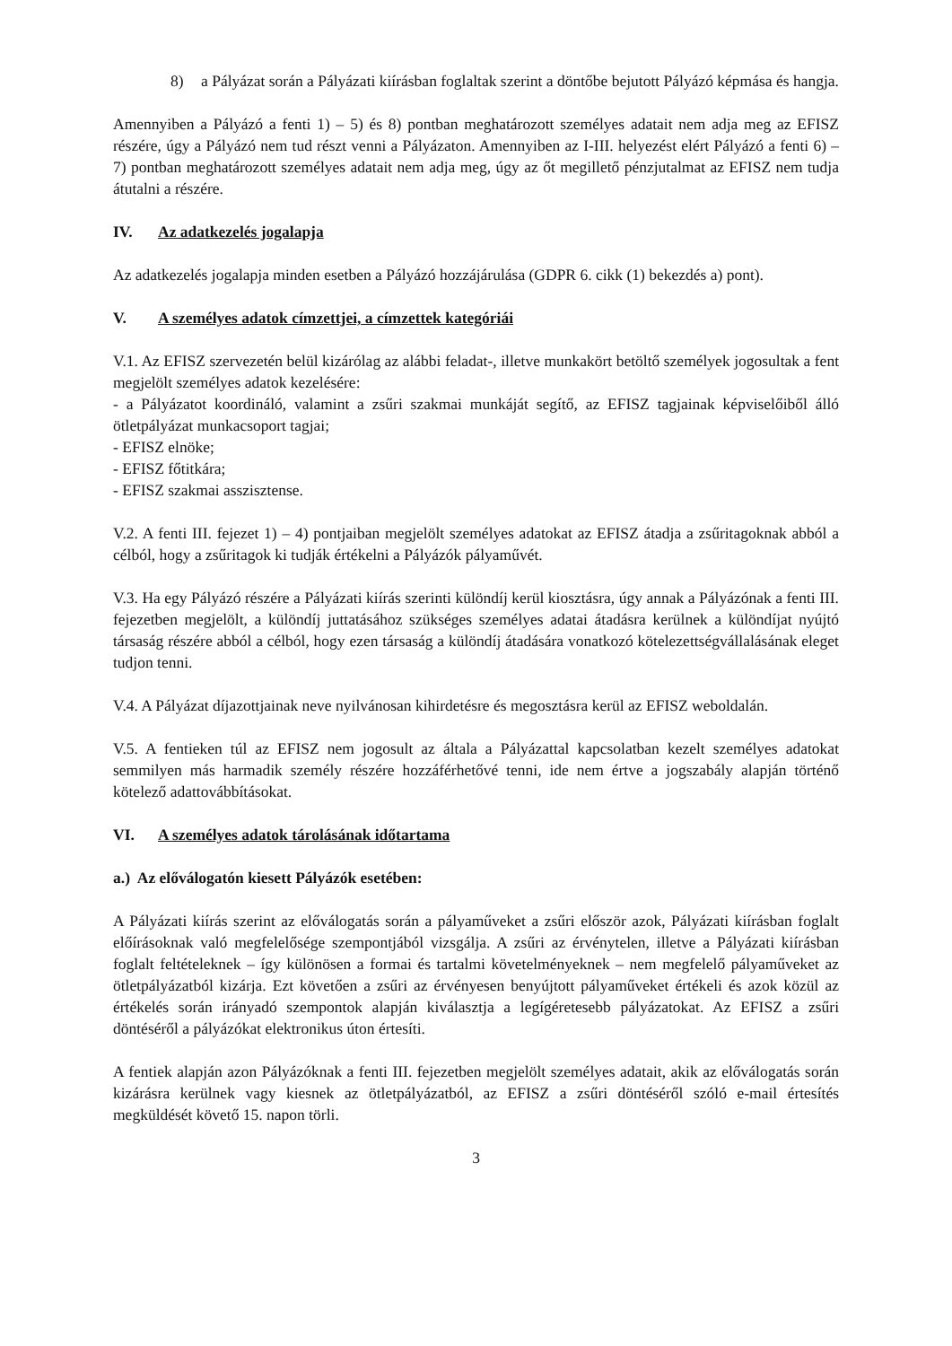8) a Pályázat során a Pályázati kiírásban foglaltak szerint a döntőbe bejutott Pályázó képmása és hangja.
Amennyiben a Pályázó a fenti 1) – 5) és 8) pontban meghatározott személyes adatait nem adja meg az EFISZ részére, úgy a Pályázó nem tud részt venni a Pályázaton. Amennyiben az I-III. helyezést elért Pályázó a fenti 6) – 7) pontban meghatározott személyes adatait nem adja meg, úgy az őt megillető pénzjutalmat az EFISZ nem tudja átutalni a részére.
IV. Az adatkezelés jogalapja
Az adatkezelés jogalapja minden esetben a Pályázó hozzájárulása (GDPR 6. cikk (1) bekezdés a) pont).
V. A személyes adatok címzettjei, a címzettek kategóriái
V.1. Az EFISZ szervezetén belül kizárólag az alábbi feladat-, illetve munkakört betöltő személyek jogosultak a fent megjelölt személyes adatok kezelésére:
- a Pályázatot koordináló, valamint a zsűri szakmai munkáját segítő, az EFISZ tagjainak képviselőiből álló ötletpályázat munkacsoport tagjai;
- EFISZ elnöke;
- EFISZ főtitkára;
- EFISZ szakmai asszisztense.
V.2. A fenti III. fejezet 1) – 4) pontjaiban megjelölt személyes adatokat az EFISZ átadja a zsűritagoknak abból a célból, hogy a zsűritagok ki tudják értékelni a Pályázók pályaművét.
V.3. Ha egy Pályázó részére a Pályázati kiírás szerinti különdíj kerül kiosztásra, úgy annak a Pályázónak a fenti III. fejezetben megjelölt, a különdíj juttatásához szükséges személyes adatai átadásra kerülnek a különdíjat nyújtó társaság részére abból a célból, hogy ezen társaság a különdíj átadására vonatkozó kötelezettségvállalásának eleget tudjon tenni.
V.4. A Pályázat díjazottjainak neve nyilvánosan kihirdetésre és megosztásra kerül az EFISZ weboldalán.
V.5. A fentieken túl az EFISZ nem jogosult az általa a Pályázattal kapcsolatban kezelt személyes adatokat semmilyen más harmadik személy részére hozzáférhetővé tenni, ide nem értve a jogszabály alapján történő kötelező adattovábbításokat.
VI. A személyes adatok tárolásának időtartama
a.) Az előválogatón kiesett Pályázók esetében:
A Pályázati kiírás szerint az előválogatás során a pályaműveket a zsűri először azok, Pályázati kiírásban foglalt előírásoknak való megfelelősége szempontjából vizsgálja. A zsűri az érvénytelen, illetve a Pályázati kiírásban foglalt feltételeknek – így különösen a formai és tartalmi követelményeknek – nem megfelelő pályaműveket az ötletpályázatból kizárja. Ezt követően a zsűri az érvényesen benyújtott pályaműveket értékeli és azok közül az értékelés során irányadó szempontok alapján kiválasztja a legígéretesebb pályázatokat. Az EFISZ a zsűri döntéséről a pályázókat elektronikus úton értesíti.
A fentiek alapján azon Pályázóknak a fenti III. fejezetben megjelölt személyes adatait, akik az előválogatás során kizárásra kerülnek vagy kiesnek az ötletpályázatból, az EFISZ a zsűri döntéséről szóló e-mail értesítés megküldését követő 15. napon törli.
3